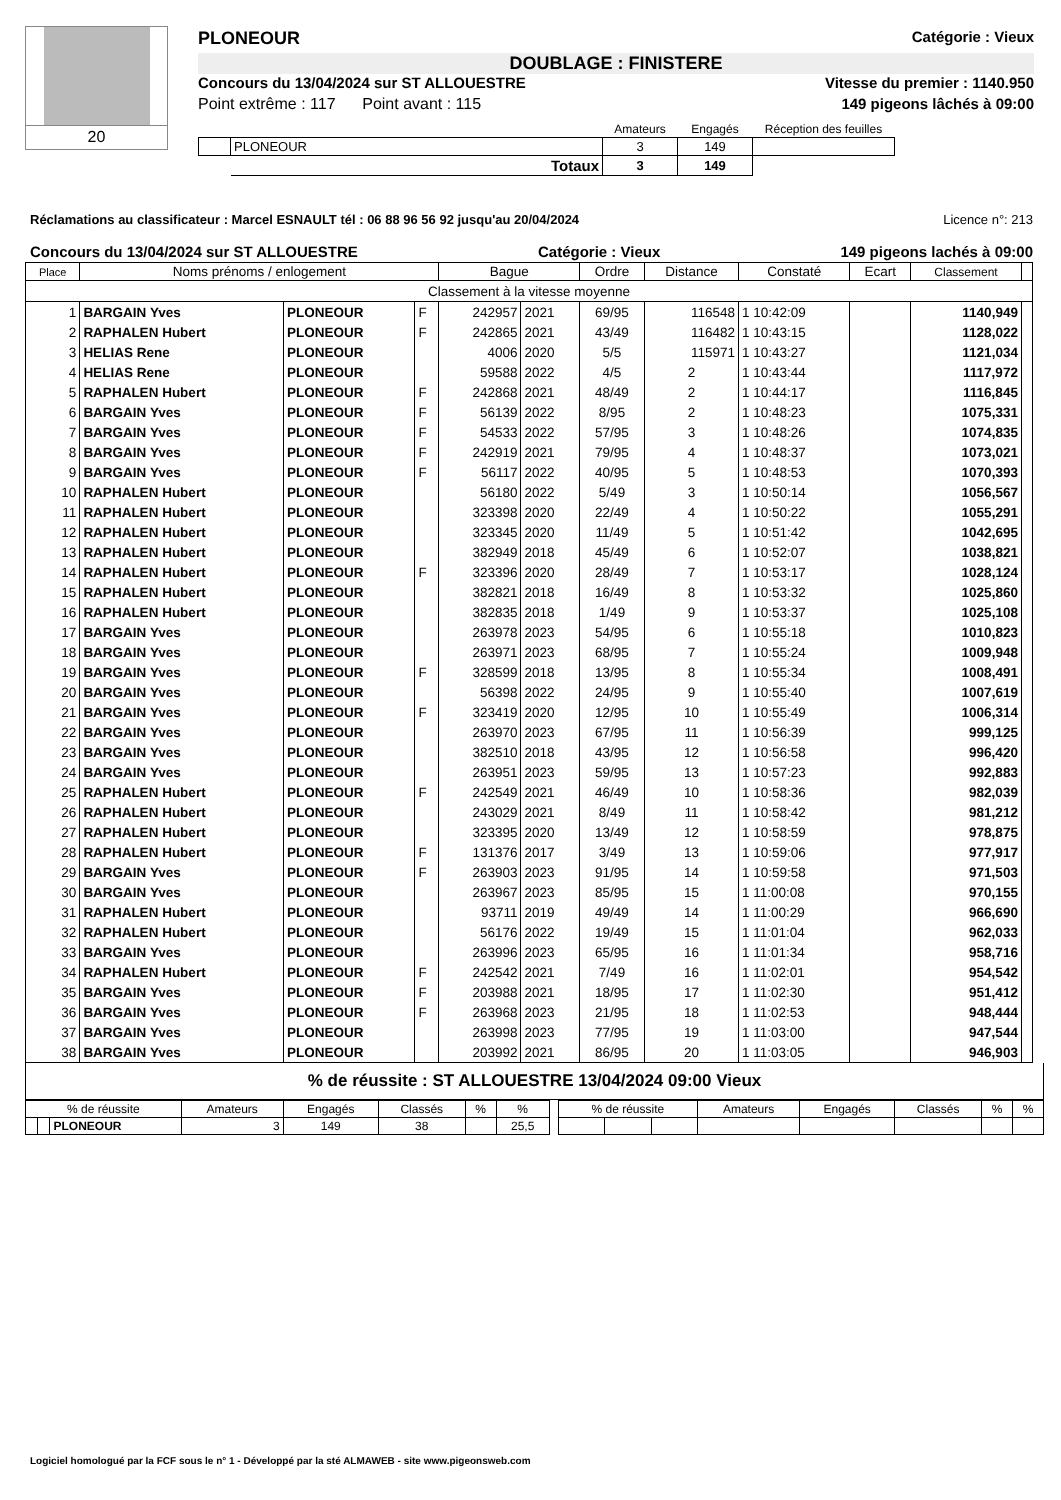20
PLONEOUR Catégorie : Vieux
DOUBLAGE : FINISTERE
Concours du 13/04/2024 sur ST ALLOUESTRE Vitesse du premier : 1140.950
Point extrême : 117 Point avant : 115 149 pigeons lâchés à 09:00
| | | Amateurs | Engagés | Réception des feuilles |
| --- | --- | --- | --- | --- |
| | PLONEOUR | 3 | 149 | |
| | Totaux | 3 | 149 | |
Réclamations au classificateur : Marcel ESNAULT tél : 06 88 96 56 92 jusqu'au 20/04/2024 Licence n°: 213
Concours du 13/04/2024 sur ST ALLOUESTRE Catégorie : Vieux 149 pigeons lachés à 09:00
| Place | Noms prénoms / enlogement | | | Bague | | Ordre | Distance | Constaté | Ecart | Classement | |
| --- | --- | --- | --- | --- | --- | --- | --- | --- | --- | --- | --- |
| Classement à la vitesse moyenne | | | | | | | | | | | |
| 1 | BARGAIN Yves | PLONEOUR | F | 242957 | 2021 | 69/95 | 116548 | 1 10:42:09 | | 1140,949 | |
| 2 | RAPHALEN Hubert | PLONEOUR | F | 242865 | 2021 | 43/49 | 116482 | 1 10:43:15 | | 1128,022 | |
| 3 | HELIAS Rene | PLONEOUR | | 4006 | 2020 | 5/5 | 115971 | 1 10:43:27 | | 1121,034 | |
| 4 | HELIAS Rene | PLONEOUR | | 59588 | 2022 | 4/5 | 2 | 1 10:43:44 | | 1117,972 | |
| 5 | RAPHALEN Hubert | PLONEOUR | F | 242868 | 2021 | 48/49 | 2 | 1 10:44:17 | | 1116,845 | |
| 6 | BARGAIN Yves | PLONEOUR | F | 56139 | 2022 | 8/95 | 2 | 1 10:48:23 | | 1075,331 | |
| 7 | BARGAIN Yves | PLONEOUR | F | 54533 | 2022 | 57/95 | 3 | 1 10:48:26 | | 1074,835 | |
| 8 | BARGAIN Yves | PLONEOUR | F | 242919 | 2021 | 79/95 | 4 | 1 10:48:37 | | 1073,021 | |
| 9 | BARGAIN Yves | PLONEOUR | F | 56117 | 2022 | 40/95 | 5 | 1 10:48:53 | | 1070,393 | |
| 10 | RAPHALEN Hubert | PLONEOUR | | 56180 | 2022 | 5/49 | 3 | 1 10:50:14 | | 1056,567 | |
| 11 | RAPHALEN Hubert | PLONEOUR | | 323398 | 2020 | 22/49 | 4 | 1 10:50:22 | | 1055,291 | |
| 12 | RAPHALEN Hubert | PLONEOUR | | 323345 | 2020 | 11/49 | 5 | 1 10:51:42 | | 1042,695 | |
| 13 | RAPHALEN Hubert | PLONEOUR | | 382949 | 2018 | 45/49 | 6 | 1 10:52:07 | | 1038,821 | |
| 14 | RAPHALEN Hubert | PLONEOUR | F | 323396 | 2020 | 28/49 | 7 | 1 10:53:17 | | 1028,124 | |
| 15 | RAPHALEN Hubert | PLONEOUR | | 382821 | 2018 | 16/49 | 8 | 1 10:53:32 | | 1025,860 | |
| 16 | RAPHALEN Hubert | PLONEOUR | | 382835 | 2018 | 1/49 | 9 | 1 10:53:37 | | 1025,108 | |
| 17 | BARGAIN Yves | PLONEOUR | | 263978 | 2023 | 54/95 | 6 | 1 10:55:18 | | 1010,823 | |
| 18 | BARGAIN Yves | PLONEOUR | | 263971 | 2023 | 68/95 | 7 | 1 10:55:24 | | 1009,948 | |
| 19 | BARGAIN Yves | PLONEOUR | F | 328599 | 2018 | 13/95 | 8 | 1 10:55:34 | | 1008,491 | |
| 20 | BARGAIN Yves | PLONEOUR | | 56398 | 2022 | 24/95 | 9 | 1 10:55:40 | | 1007,619 | |
| 21 | BARGAIN Yves | PLONEOUR | F | 323419 | 2020 | 12/95 | 10 | 1 10:55:49 | | 1006,314 | |
| 22 | BARGAIN Yves | PLONEOUR | | 263970 | 2023 | 67/95 | 11 | 1 10:56:39 | | 999,125 | |
| 23 | BARGAIN Yves | PLONEOUR | | 382510 | 2018 | 43/95 | 12 | 1 10:56:58 | | 996,420 | |
| 24 | BARGAIN Yves | PLONEOUR | | 263951 | 2023 | 59/95 | 13 | 1 10:57:23 | | 992,883 | |
| 25 | RAPHALEN Hubert | PLONEOUR | F | 242549 | 2021 | 46/49 | 10 | 1 10:58:36 | | 982,039 | |
| 26 | RAPHALEN Hubert | PLONEOUR | | 243029 | 2021 | 8/49 | 11 | 1 10:58:42 | | 981,212 | |
| 27 | RAPHALEN Hubert | PLONEOUR | | 323395 | 2020 | 13/49 | 12 | 1 10:58:59 | | 978,875 | |
| 28 | RAPHALEN Hubert | PLONEOUR | F | 131376 | 2017 | 3/49 | 13 | 1 10:59:06 | | 977,917 | |
| 29 | BARGAIN Yves | PLONEOUR | F | 263903 | 2023 | 91/95 | 14 | 1 10:59:58 | | 971,503 | |
| 30 | BARGAIN Yves | PLONEOUR | | 263967 | 2023 | 85/95 | 15 | 1 11:00:08 | | 970,155 | |
| 31 | RAPHALEN Hubert | PLONEOUR | | 93711 | 2019 | 49/49 | 14 | 1 11:00:29 | | 966,690 | |
| 32 | RAPHALEN Hubert | PLONEOUR | | 56176 | 2022 | 19/49 | 15 | 1 11:01:04 | | 962,033 | |
| 33 | BARGAIN Yves | PLONEOUR | | 263996 | 2023 | 65/95 | 16 | 1 11:01:34 | | 958,716 | |
| 34 | RAPHALEN Hubert | PLONEOUR | F | 242542 | 2021 | 7/49 | 16 | 1 11:02:01 | | 954,542 | |
| 35 | BARGAIN Yves | PLONEOUR | F | 203988 | 2021 | 18/95 | 17 | 1 11:02:30 | | 951,412 | |
| 36 | BARGAIN Yves | PLONEOUR | F | 263968 | 2023 | 21/95 | 18 | 1 11:02:53 | | 948,444 | |
| 37 | BARGAIN Yves | PLONEOUR | | 263998 | 2023 | 77/95 | 19 | 1 11:03:00 | | 947,544 | |
| 38 | BARGAIN Yves | PLONEOUR | | 203992 | 2021 | 86/95 | 20 | 1 11:03:05 | | 946,903 | |
% de réussite : ST ALLOUESTRE 13/04/2024 09:00 Vieux
| % de réussite | | | Amateurs | Engagés | Classés | % | % | | % de réussite | | | Amateurs | Engagés | Classés | % | % |
| | | PLONEOUR | 3 | 149 | 38 | | 25,5 | | | | | | | | | |
Logiciel homologué par la FCF sous le n° 1 - Développé par la sté ALMAWEB - site www.pigeonsweb.com